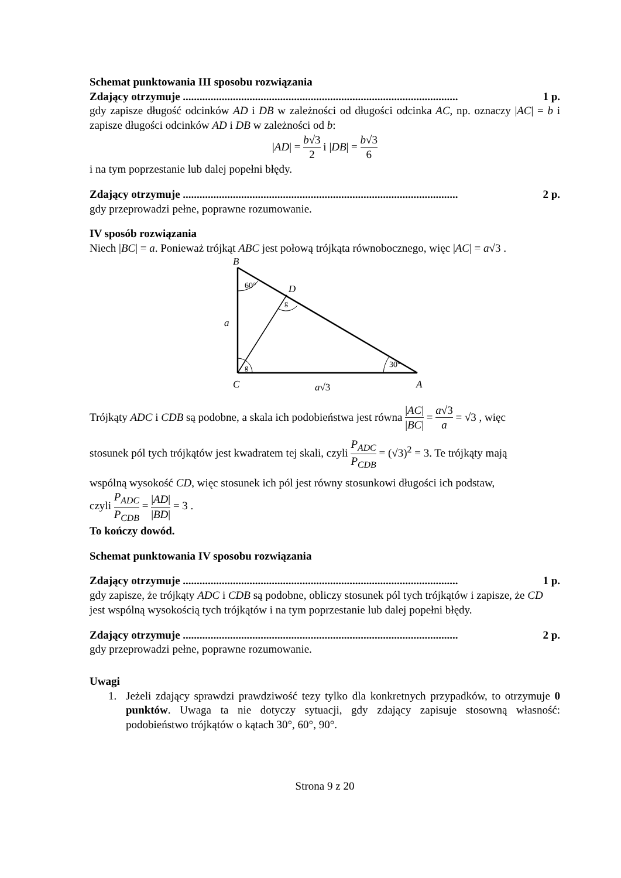Schemat punktowania III sposobu rozwiązania
Zdający otrzymuje ................................................................................................... 1 p.
gdy zapisze długość odcinków AD i DB w zależności od długości odcinka AC, np. oznaczy |AC| = b i zapisze długości odcinków AD i DB w zależności od b:
|AD| = b√3 2 i |DB| = b√3 6
i na tym poprzestanie lub dalej popełni błędy.
Zdający otrzymuje ................................................................................................... 2 p.
gdy przeprowadzi pełne, poprawne rozumowanie.
IV sposób rozwiązania
Niech |BC| = a. Ponieważ trójkąt ABC jest połową trójkąta równobocznego, więc |AC| = a√3 .
B
60°
D
g
a
g
30°
C
a√3
A
Trójkąty ADC i CDB są podobne, a skala ich podobieństwa jest równa |AC| |BC| = a√3 a = √3 , więc
stosunek pól tych trójkątów jest kwadratem tej skali, czyli P<sub>ADC</sub> P<sub>CDB</sub> = (√3)<sup>2</sup> = 3. Te trójkąty mają
wspólną wysokość CD, więc stosunek ich pól jest równy stosunkowi długości ich podstaw,
czyli P<sub>ADC</sub> P<sub>CDB</sub> = |AD| |BD| = 3 .
To kończy dowód.
Schemat punktowania IV sposobu rozwiązania
Zdający otrzymuje ................................................................................................... 1 p.
gdy zapisze, że trójkąty ADC i CDB są podobne, obliczy stosunek pól tych trójkątów i zapisze, że CD jest wspólną wysokością tych trójkątów i na tym poprzestanie lub dalej popełni błędy.
Zdający otrzymuje ................................................................................................... 2 p.
gdy przeprowadzi pełne, poprawne rozumowanie.
Uwagi
1. Jeżeli zdający sprawdzi prawdziwość tezy tylko dla konkretnych przypadków, to otrzymuje 0 punktów. Uwaga ta nie dotyczy sytuacji, gdy zdający zapisuje stosowną własność: podobieństwo trójkątów o kątach 30°, 60°, 90°.
Strona 9 z 20